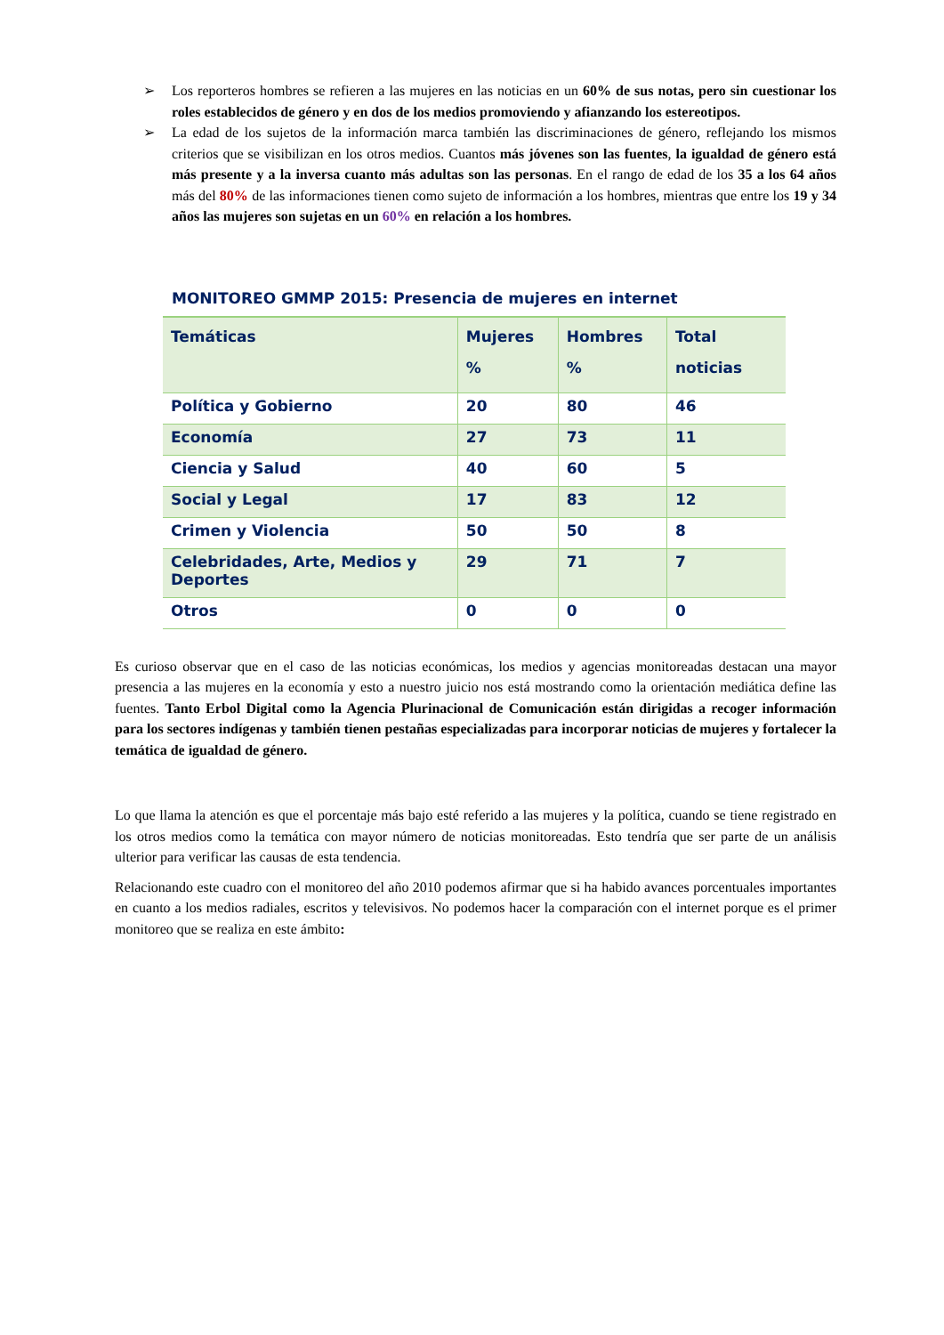➢ Los reporteros hombres se refieren a las mujeres en las noticias en un 60% de sus notas, pero sin cuestionar los roles establecidos de género y en dos de los medios promoviendo y afianzando los estereotipos.
➢ La edad de los sujetos de la información marca también las discriminaciones de género, reflejando los mismos criterios que se visibilizan en los otros medios. Cuantos más jóvenes son las fuentes, la igualdad de género está más presente y a la inversa cuanto más adultas son las personas. En el rango de edad de los 35 a los 64 años más del 80% de las informaciones tienen como sujeto de información a los hombres, mientras que entre los 19 y 34 años las mujeres son sujetas en un 60% en relación a los hombres.
MONITOREO GMMP 2015: Presencia de mujeres en internet
| Temáticas | Mujeres % | Hombres % | Total noticias |
| --- | --- | --- | --- |
| Política y Gobierno | 20 | 80 | 46 |
| Economía | 27 | 73 | 11 |
| Ciencia y Salud | 40 | 60 | 5 |
| Social y Legal | 17 | 83 | 12 |
| Crimen y Violencia | 50 | 50 | 8 |
| Celebridades, Arte, Medios y Deportes | 29 | 71 | 7 |
| Otros | 0 | 0 | 0 |
Es curioso observar que en el caso de las noticias económicas, los medios y agencias monitoreadas destacan una mayor presencia a las mujeres en la economía y esto a nuestro juicio nos está mostrando como la orientación mediática define las fuentes. Tanto Erbol Digital como la Agencia Plurinacional de Comunicación están dirigidas a recoger información para los sectores indígenas y también tienen pestañas especializadas para incorporar noticias de mujeres y fortalecer la temática de igualdad de género.
Lo que llama la atención es que el porcentaje más bajo esté referido a las mujeres y la política, cuando se tiene registrado en los otros medios como la temática con mayor número de noticias monitoreadas. Esto tendría que ser parte de un análisis ulterior para verificar las causas de esta tendencia.
Relacionando este cuadro con el monitoreo del año 2010 podemos afirmar que si ha habido avances porcentuales importantes en cuanto a los medios radiales, escritos y televisivos. No podemos hacer la comparación con el internet porque es el primer monitoreo que se realiza en este ámbito: